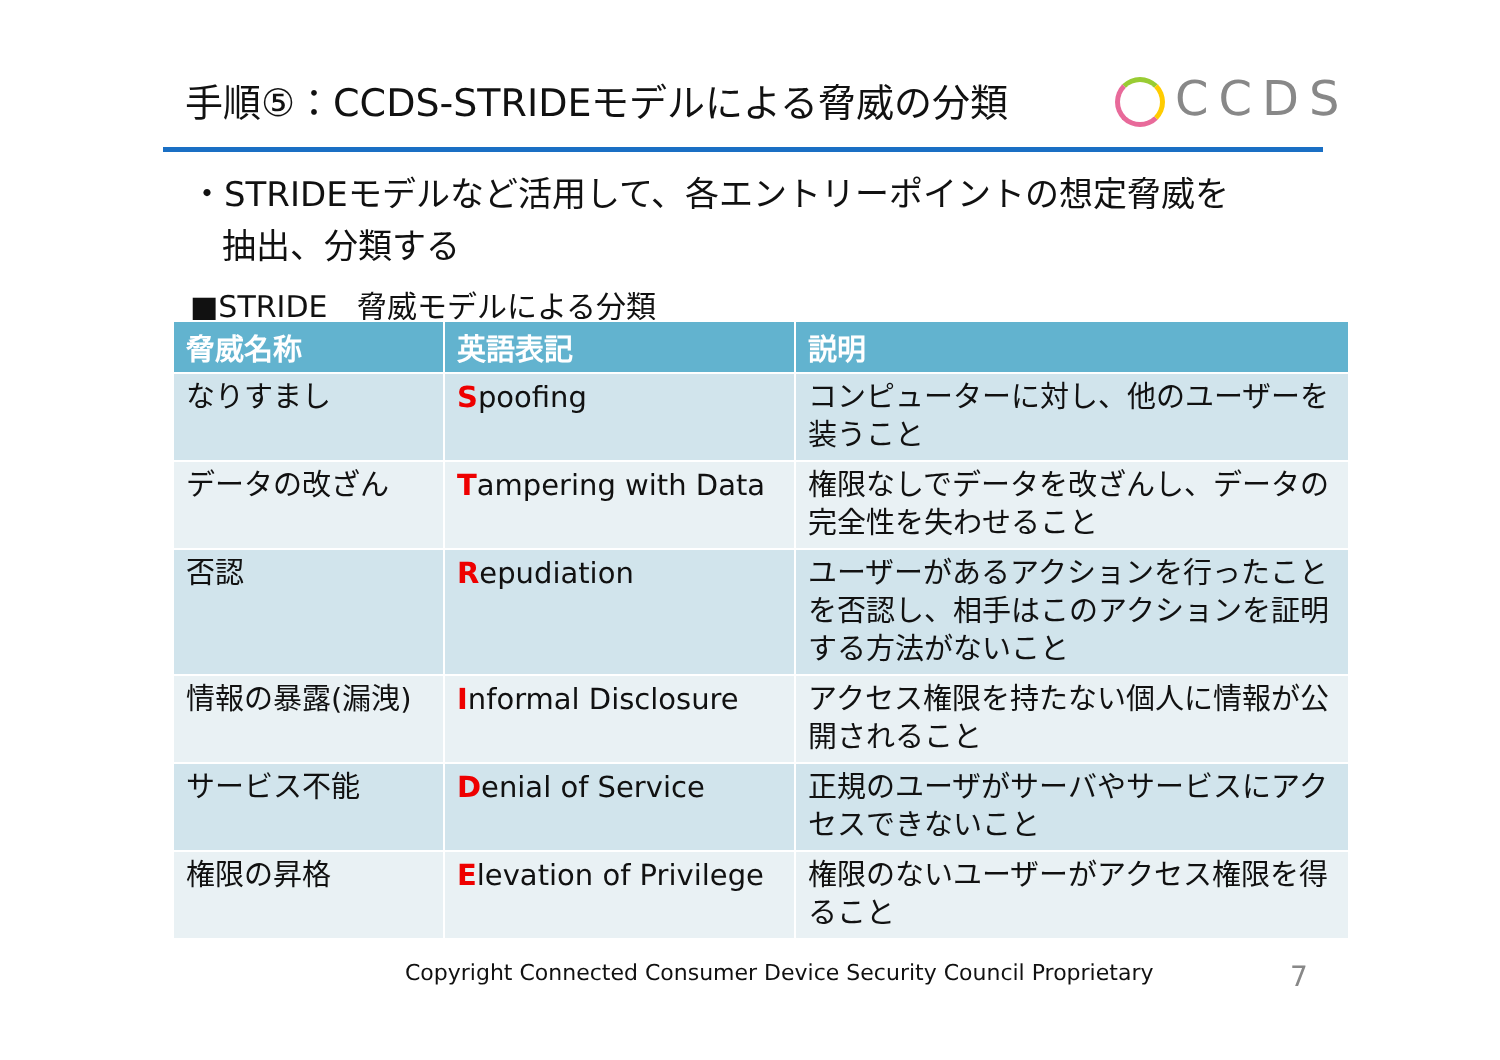手順⑤：CCDS-STRIDEモデルによる脅威の分類
CCDS
・STRIDEモデルなど活用して、各エントリーポイントの想定脅威を
抽出、分類する
■STRIDE　脅威モデルによる分類
| 脅威名称 | 英語表記 | 説明 |
| --- | --- | --- |
| なりすまし | S poofing | コンピューターに対し、他のユーザーを装うこと |
| データの改ざん | T ampering with Data | 権限なしでデータを改ざんし、データの完全性を失わせること |
| 否認 | R epudiation | ユーザーがあるアクションを行ったことを否認し、相手はこのアクションを証明する方法がないこと |
| 情報の暴露(漏洩) | I nformal Disclosure | アクセス権限を持たない個人に情報が公開されること |
| サービス不能 | D enial of Service | 正規のユーザがサーバやサービスにアクセスできないこと |
| 権限の昇格 | E levation of Privilege | 権限のないユーザーがアクセス権限を得ること |
Copyright Connected Consumer Device Security Council Proprietary
7